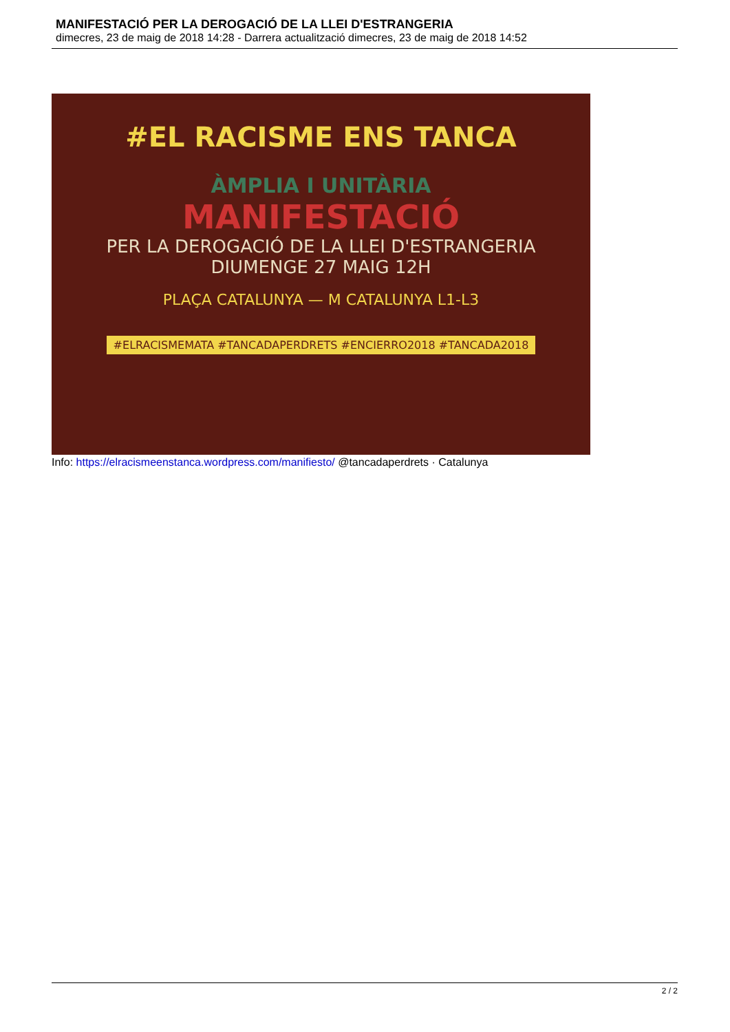MANIFESTACIÓ PER LA DEROGACIÓ DE LA LLEI D'ESTRANGERIA
dimecres, 23 de maig de 2018 14:28 - Darrera actualització dimecres, 23 de maig de 2018 14:52
#EL RACISME ENS TANCA
ÀMPLIA I UNITÀRIA
MANIFESTACIÓ
PER LA DEROGACIÓ DE LA LLEI D'ESTRANGERIA
DIUMENGE 27 MAIG 12H
PLAÇA CATALUNYA — M CATALUNYA L1-L3
#ELRACISMEMATA #TANCADAPERDRETS #ENCIERRO2018 #TANCADA2018
Info: https://elracismeenstanca.wordpress.com/manifiesto/ @tancadaperdrets · Catalunya
2 / 2